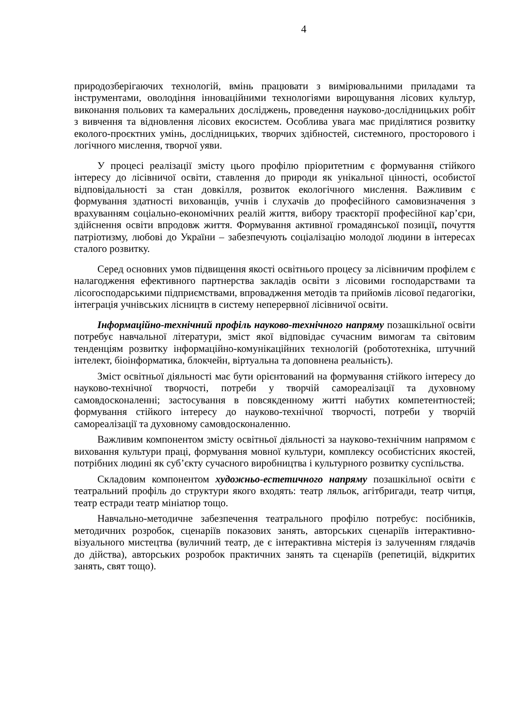4
природозберігаючих технологій, вмінь працювати з вимірювальними приладами та інструментами, оволодіння інноваційними технологіями вирощування лісових культур, виконання польових та камеральних досліджень, проведення науково-дослідницьких робіт з вивчення та відновлення лісових екосистем. Особлива увага має приділятися розвитку еколого-проєктних умінь, дослідницьких, творчих здібностей, системного, просторового і логічного мислення, творчої уяви.
У процесі реалізації змісту цього профілю пріоритетним є формування стійкого інтересу до лісівничої освіти, ставлення до природи як унікальної цінності, особистої відповідальності за стан довкілля, розвиток екологічного мислення. Важливим є формування здатності вихованців, учнів і слухачів до професійного самовизначення з врахуванням соціально-економічних реалій життя, вибору траєкторії професійної кар’єри, здійснення освіти впродовж життя. Формування активної громадянської позиції, почуття патріотизму, любові до України – забезпечують соціалізацію молодої людини в інтересах сталого розвитку.
Серед основних умов підвищення якості освітнього процесу за лісівничим профілем є налагодження ефективного партнерства закладів освіти з лісовими господарствами та лісогосподарськими підприємствами, впровадження методів та прийомів лісової педагогіки, інтеграція учнівських лісництв в систему неперервної лісівничої освіти.
Інформаційно-технічний профіль науково-технічного напряму позашкільної освіти потребує навчальної літератури, зміст якої відповідає сучасним вимогам та світовим тенденціям розвитку інформаційно-комунікаційних технологій (робототехніка, штучний інтелект, біоінформатика, блокчейн, віртуальна та доповнена реальність).
Зміст освітньої діяльності має бути орієнтований на формування стійкого інтересу до науково-технічної творчості, потреби у творчій самореалізації та духовному самовдосконаленні; застосування в повсякденному житті набутих компетентностей; формування стійкого інтересу до науково-технічної творчості, потреби у творчій самореалізації та духовному самовдосконаленню.
Важливим компонентом змісту освітньої діяльності за науково-технічним напрямом є виховання культури праці, формування мовної культури, комплексу особистісних якостей, потрібних людині як суб’єкту сучасного виробництва і культурного розвитку суспільства.
Складовим компонентом художньо-естетичного напряму позашкільної освіти є театральний профіль до структури якого входять: театр ляльок, агітбригади, театр читця, театр естради театр мініатюр тощо.
Навчально-методичне забезпечення театрального профілю потребує: посібників, методичних розробок, сценаріїв показових занять, авторських сценаріїв інтерактивно-візуального мистецтва (вуличний театр, де є інтерактивна містерія із залученням глядачів до дійства), авторських розробок практичних занять та сценаріїв (репетицій, відкритих занять, свят тощо).